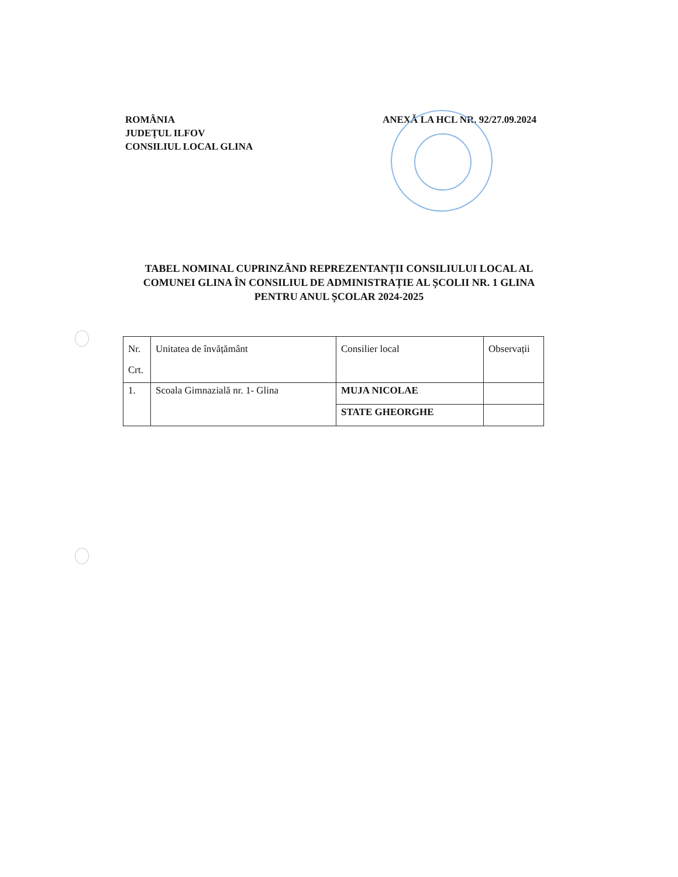ROMÂNIA
JUDEȚUL ILFOV
CONSILIUL LOCAL GLINA
ANEXĂ LA HCL NR. 92/27.09.2024
TABEL NOMINAL CUPRINZÂND REPREZENTANȚII CONSILIULUI LOCAL AL
COMUNEI GLINA ÎN CONSILIUL DE ADMINISTRAȚIE AL ȘCOLII NR. 1 GLINA
PENTRU ANUL ȘCOLAR 2024-2025
| Nr. Crt. | Unitatea de învățământ | Consilier local | Observații |
| --- | --- | --- | --- |
| 1. | Scoala Gimnazială nr. 1- Glina | MUJA NICOLAE | |
| | | STATE GHEORGHE | |